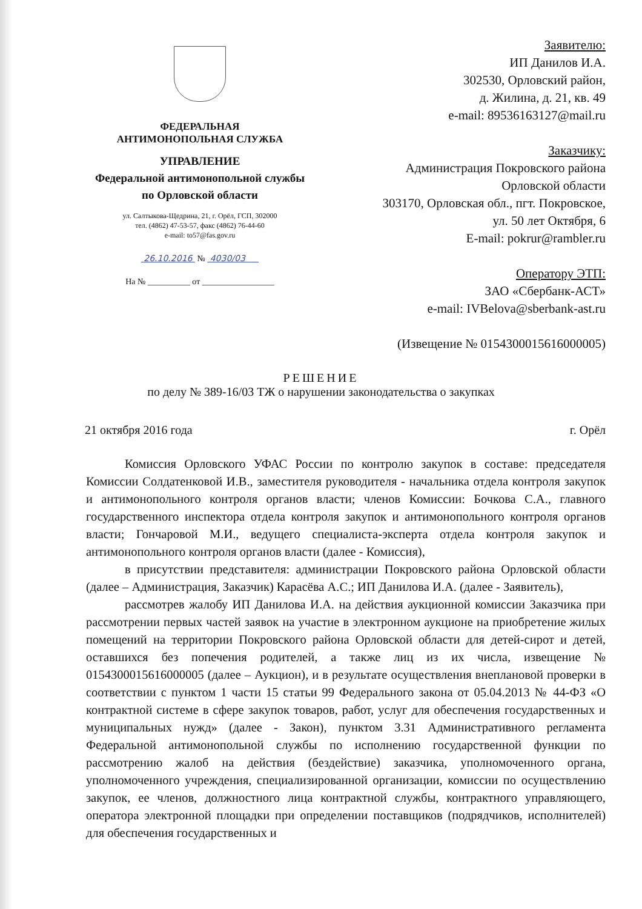ФЕДЕРАЛЬНАЯ
АНТИМОНОПОЛЬНАЯ СЛУЖБА
УПРАВЛЕНИЕ
Федеральной антимонопольной службы
по Орловской области
ул. Салтыкова-Щедрина, 21, г. Орёл, ГСП, 302000
тел. (4862) 47-53-57, факс (4862) 76-44-60
e-mail: to57@fas.gov.ru
26.10.2016 № 4030/03
На № __________ от _________________
Заявителю:
ИП Данилов И.А.
302530, Орловский район,
д. Жилина, д. 21, кв. 49
e-mail: 89536163127@mail.ru
Заказчику:
Администрация Покровского района
Орловской области
303170, Орловская обл., пгт. Покровское,
ул. 50 лет Октября, 6
E-mail: pokrur@rambler.ru
Оператору ЭТП:
ЗАО «Сбербанк-АСТ»
e-mail: IVBelova@sberbank-ast.ru
(Извещение № 0154300015616000005)
РЕШЕНИЕ
по делу № 389-16/03 ТЖ о нарушении законодательства о закупках
21 октября 2016 года г. Орёл
Комиссия Орловского УФАС России по контролю закупок в составе: председателя Комиссии Солдатенковой И.В., заместителя руководителя - начальника отдела контроля закупок и антимонопольного контроля органов власти; членов Комиссии: Бочкова С.А., главного государственного инспектора отдела контроля закупок и антимонопольного контроля органов власти; Гончаровой М.И., ведущего специалиста-эксперта отдела контроля закупок и антимонопольного контроля органов власти (далее - Комиссия),
в присутствии представителя: администрации Покровского района Орловской области (далее – Администрация, Заказчик) Карасёва А.С.; ИП Данилова И.А. (далее - Заявитель),
рассмотрев жалобу ИП Данилова И.А. на действия аукционной комиссии Заказчика при рассмотрении первых частей заявок на участие в электронном аукционе на приобретение жилых помещений на территории Покровского района Орловской области для детей-сирот и детей, оставшихся без попечения родителей, а также лиц из их числа, извещение № 0154300015616000005 (далее – Аукцион), и в результате осуществления внеплановой проверки в соответствии с пунктом 1 части 15 статьи 99 Федерального закона от 05.04.2013 № 44-ФЗ «О контрактной системе в сфере закупок товаров, работ, услуг для обеспечения государственных и муниципальных нужд» (далее - Закон), пунктом 3.31 Административного регламента Федеральной антимонопольной службы по исполнению государственной функции по рассмотрению жалоб на действия (бездействие) заказчика, уполномоченного органа, уполномоченного учреждения, специализированной организации, комиссии по осуществлению закупок, ее членов, должностного лица контрактной службы, контрактного управляющего, оператора электронной площадки при определении поставщиков (подрядчиков, исполнителей) для обеспечения государственных и